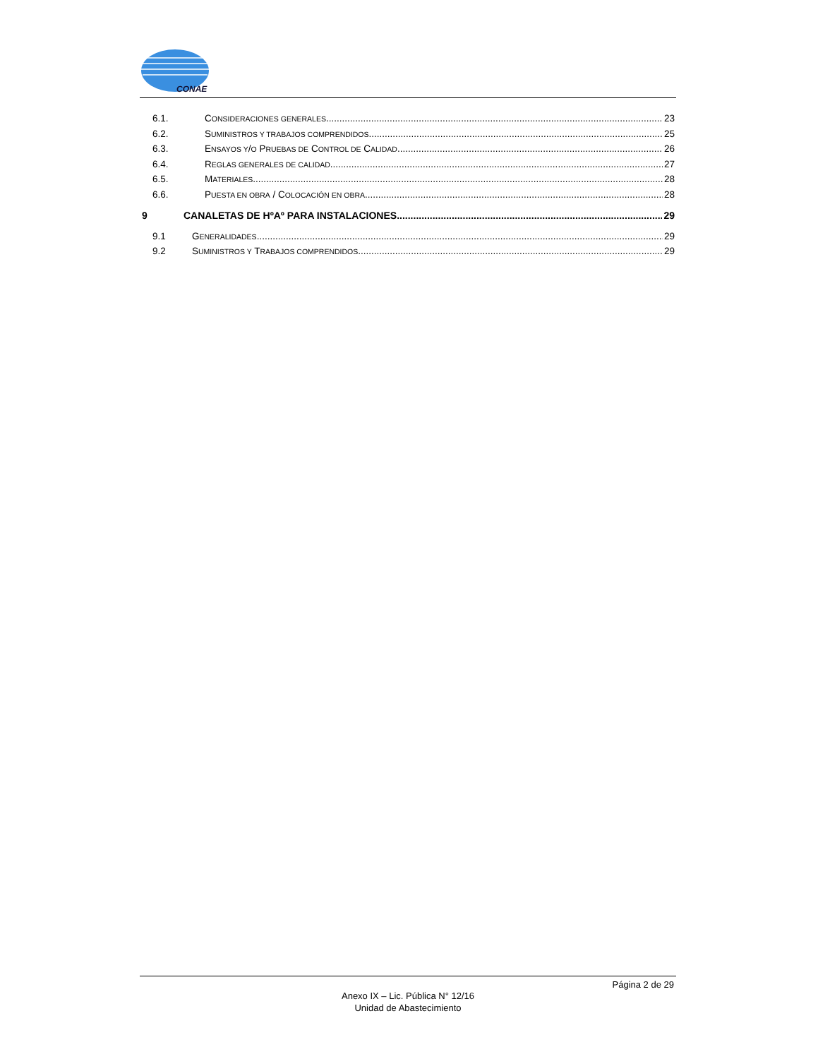CONAE
6.1. CONSIDERACIONES GENERALES 23
6.2. SUMINISTROS Y TRABAJOS COMPRENDIDOS 25
6.3. ENSAYOS Y/O PRUEBAS DE CONTROL DE CALIDAD 26
6.4. REGLAS GENERALES DE CALIDAD 27
6.5. MATERIALES 28
6.6. PUESTA EN OBRA / COLOCACIÓN EN OBRA 28
9 CANALETAS DE HºAº PARA INSTALACIONES 29
9.1 GENERALIDADES 29
9.2 SUMINISTROS Y TRABAJOS COMPRENDIDOS 29
Página 2 de 29
Anexo IX – Lic. Pública N° 12/16
Unidad de Abastecimiento